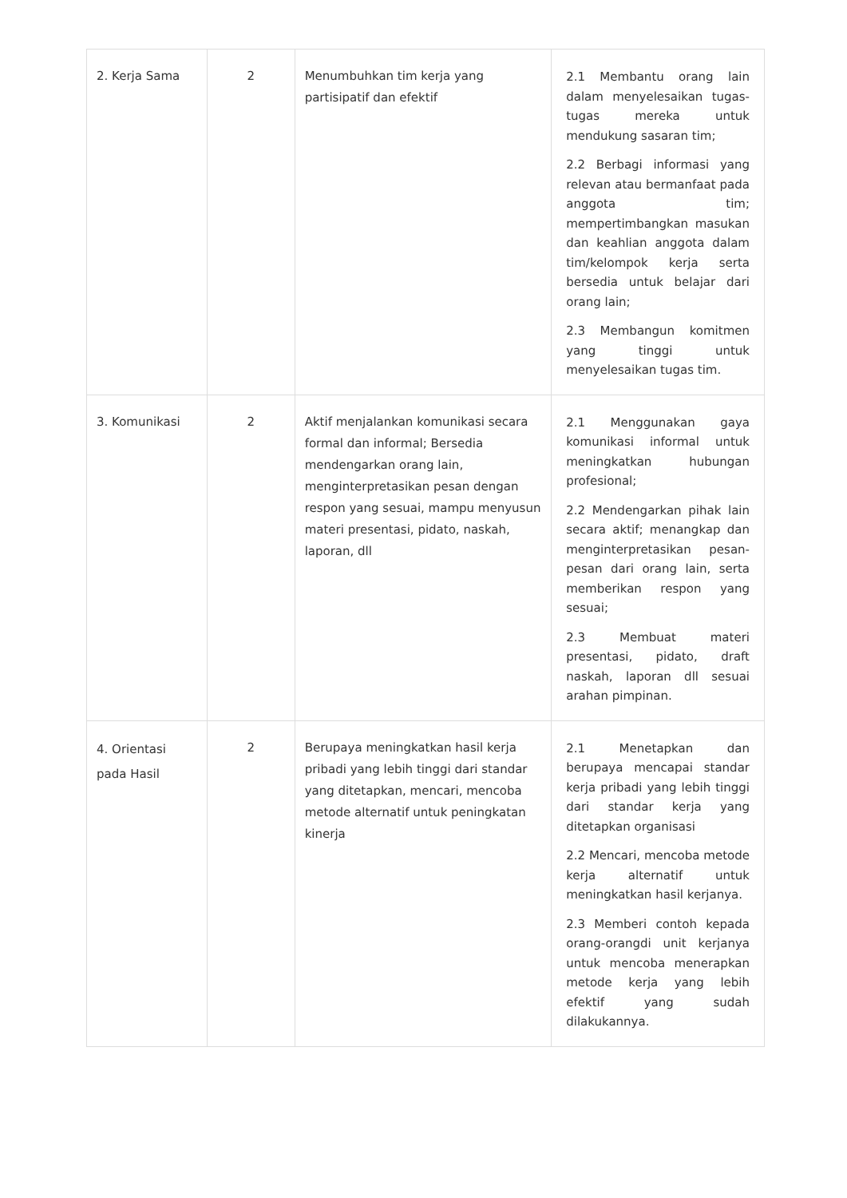| 2. Kerja Sama | 2 | Menumbuhkan tim kerja yang partisipatif dan efektif | 2.1 Membantu orang lain dalam menyelesaikan tugas-tugas mereka untuk mendukung sasaran tim; 2.2 Berbagi informasi yang relevan atau bermanfaat pada anggota tim; mempertimbangkan masukan dan keahlian anggota dalam tim/kelompok kerja serta bersedia untuk belajar dari orang lain; 2.3 Membangun komitmen yang tinggi untuk menyelesaikan tugas tim. |
| 3. Komunikasi | 2 | Aktif menjalankan komunikasi secara formal dan informal; Bersedia mendengarkan orang lain, menginterpretasikan pesan dengan respon yang sesuai, mampu menyusun materi presentasi, pidato, naskah, laporan, dll | 2.1 Menggunakan gaya komunikasi informal untuk meningkatkan hubungan profesional; 2.2 Mendengarkan pihak lain secara aktif; menangkap dan menginterpretasikan pesan-pesan dari orang lain, serta memberikan respon yang sesuai; 2.3 Membuat materi presentasi, pidato, draft naskah, laporan dll sesuai arahan pimpinan. |
| 4. Orientasi pada Hasil | 2 | Berupaya meningkatkan hasil kerja pribadi yang lebih tinggi dari standar yang ditetapkan, mencari, mencoba metode alternatif untuk peningkatan kinerja | 2.1 Menetapkan dan berupaya mencapai standar kerja pribadi yang lebih tinggi dari standar kerja yang ditetapkan organisasi 2.2 Mencari, mencoba metode kerja alternatif untuk meningkatkan hasil kerjanya. 2.3 Memberi contoh kepada orang-orangdi unit kerjanya untuk mencoba menerapkan metode kerja yang lebih efektif yang sudah dilakukannya. |